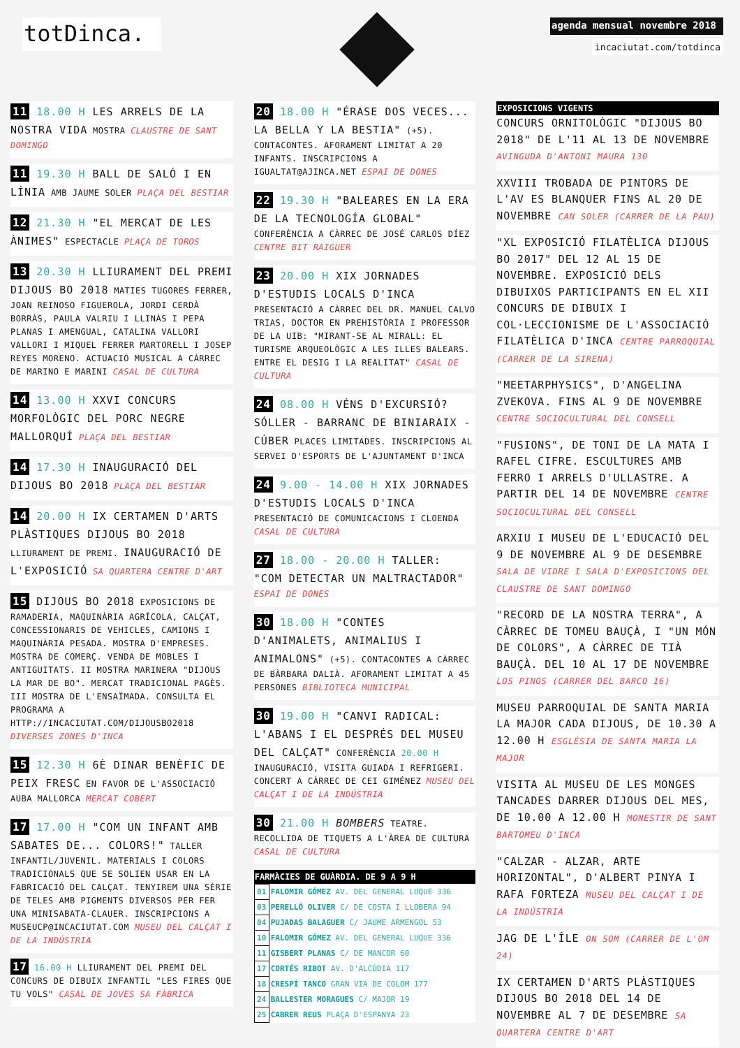totDinca.
agenda mensual novembre 2018
incaciutat.com/totdinca
11 18.00 H LES ARRELS DE LA NOSTRA VIDA MOSTRA CLAUSTRE DE SANT DOMINGO
11 19.30 H BALL DE SALÓ I EN LÍNIA AMB JAUME SOLER PLAÇA DEL BESTIAR
12 21.30 H "EL MERCAT DE LES ÀNIMES" ESPECTACLE PLAÇA DE TOROS
13 20.30 H LLIURAMENT DEL PREMI DIJOUS BO 2018 MATIES TUGORES FERRER, JOAN REINOSO FIGUEROLA, JORDI CERDÀ BORRÀS, PAULA VALRIU I LLINÀS I PEPA PLANAS I AMENGUAL, CATALINA VALLORI VALLORI I MIQUEL FERRER MARTORELL I JOSEP REYES MORENO. ACTUACIÓ MUSICAL A CÀRREC DE MARINO E MARINI CASAL DE CULTURA
14 13.00 H XXVI CONCURS MORFOLÒGIC DEL PORC NEGRE MALLORQUÍ PLAÇA DEL BESTIAR
14 17.30 H INAUGURACIÓ DEL DIJOUS BO 2018 PLAÇA DEL BESTIAR
14 20.00 H IX CERTAMEN D'ARTS PLÀSTIQUES DIJOUS BO 2018 LLIURAMENT DE PREMI. INAUGURACIÓ DE L'EXPOSICIÓ SA QUARTERA CENTRE D'ART
15 DIJOUS BO 2018 EXPOSICIONS DE RAMADERIA, MAQUINÀRIA AGRÍCOLA, CALÇAT, CONCESSIONARIS DE VEHICLES, CAMIONS I MAQUINÀRIA PESADA. MOSTRA D'EMPRESES. MOSTRA DE COMERÇ. VENDA DE MOBLES I ANTIGUITATS. II MOSTRA MARINERA "DIJOUS LA MAR DE BO". MERCAT TRADICIONAL PAGÈS. III MOSTRA DE L'ENSAÏMADA. CONSULTA EL PROGRAMA A HTTP://INCACIUTAT.COM/DIJOUSBO2018 DIVERSES ZONES D'INCA
15 12.30 H 6È DINAR BENÈFIC DE PEIX FRESC EN FAVOR DE L'ASSOCIACIÓ AUBA MALLORCA MERCAT COBERT
17 17.00 H "COM UN INFANT AMB SABATES DE... COLORS!" TALLER INFANTIL/JUVENIL. MATERIALS I COLORS TRADICIONALS QUE SE SOLIEN USAR EN LA FABRICACIÓ DEL CALÇAT. TENYIREM UNA SÈRIE DE TELES AMB PIGMENTS DIVERSOS PER FER UNA MINISABATA-CLAUER. INSCRIPCIONS A MUSEUCP@INCACIUTAT.COM MUSEU DEL CALÇAT I DE LA INDÚSTRIA
17 16.00 H LLIURAMENT DEL PREMI DEL CONCURS DE DIBUIX INFANTIL "LES FIRES QUE TU VOLS" CASAL DE JOVES SA FÀBRICA
20 18.00 H "ÉRASE DOS VECES... LA BELLA Y LA BESTIA" (+5). CONTACONTES. AFORAMENT LIMITAT A 20 INFANTS. INSCRIPCIONS A IGUALTAT@AJINCA.NET ESPAI DE DONES
22 19.30 H "BALEARES EN LA ERA DE LA TECNOLOGÍA GLOBAL" CONFERÈNCIA A CÀRREC DE JOSÉ CARLOS DÍEZ CENTRE BIT RAIGUER
23 20.00 H XIX JORNADES D'ESTUDIS LOCALS D'INCA PRESENTACIÓ A CÀRREC DEL DR. MANUEL CALVO TRIAS, DOCTOR EN PREHISTÒRIA I PROFESSOR DE LA UIB: "MIRANT-SE AL MIRALL: EL TURISME ARQUEOLÒGIC A LES ILLES BALEARS. ENTRE EL DESIG I LA REALITAT" CASAL DE CULTURA
24 08.00 H VÉNS D'EXCURSIÓ? SÓLLER - BARRANC DE BINIARAIX - CÚBER PLACES LIMITADES. INSCRIPCIONS AL SERVEI D'ESPORTS DE L'AJUNTAMENT D'INCA
24 9.00 - 14.00 H XIX JORNADES D'ESTUDIS LOCALS D'INCA PRESENTACIÓ DE COMUNICACIONS I CLOENDA CASAL DE CULTURA
27 18.00 - 20.00 H TALLER: "COM DETECTAR UN MALTRACTADOR" ESPAI DE DONES
30 18.00 H "CONTES D'ANIMALETS, ANIMALIUS I ANIMALONS" (+5). CONTACONTES A CÀRREC DE BÀRBARA DALIÀ. AFORAMENT LIMITAT A 45 PERSONES BIBLIOTECA MUNICIPAL
30 19.00 H "CANVI RADICAL: L'ABANS I EL DESPRÉS DEL MUSEU DEL CALÇAT" CONFERÈNCIA 20.00 H INAUGURACIÓ, VISITA GUIADA I REFRIGERI. CONCERT A CÀRREC DE CEI GIMÉNEZ MUSEU DEL CALÇAT I DE LA INDÚSTRIA
30 21.00 H BOMBERS TEATRE. RECOLLIDA DE TIQUETS A L'ÀREA DE CULTURA CASAL DE CULTURA
FARMÀCIES DE GUÀRDIA. DE 9 A 9 H
| 01 | FALOMIR GÓMEZ AV. DEL GENERAL LUQUE 336 |
| 03 | PERELLÓ OLIVER C/ DE COSTA I LLOBERA 94 |
| 04 | PUJADAS BALAGUER C/ JAUME ARMENGOL 53 |
| 10 | FALOMIR GÓMEZ AV. DEL GENERAL LUQUE 336 |
| 11 | GISBERT PLANAS C/ DE MANCOR 60 |
| 17 | CORTÉS RIBOT AV. D'ALCÚDIA 117 |
| 18 | CRESPÍ TANCO GRAN VIA DE COLOM 177 |
| 24 | BALLESTER MORAGUES C/ MAJOR 19 |
| 25 | CABRER REUS PLAÇA D'ESPANYA 23 |
EXPOSICIONS VIGENTS
CONCURS ORNITOLÒGIC "DIJOUS BO 2018" DE L'11 AL 13 DE NOVEMBRE AVINGUDA D'ANTONI MAURA 130
XXVIII TROBADA DE PINTORS DE L'AV ES BLANQUER FINS AL 20 DE NOVEMBRE CAN SOLER (CARRER DE LA PAU)
"XL EXPOSICIÓ FILATÈLICA DIJOUS BO 2017" DEL 12 AL 15 DE NOVEMBRE. EXPOSICIÓ DELS DIBUIXOS PARTICIPANTS EN EL XII CONCURS DE DIBUIX I COL·LECCIONISME DE L'ASSOCIACIÓ FILATÈLICA D'INCA CENTRE PARROQUIAL (CARRER DE LA SIRENA)
"MEETARPHYSICS", D'ANGELINA ZVEKOVA. FINS AL 9 DE NOVEMBRE CENTRE SOCIOCULTURAL DEL CONSELL
"FUSIONS", DE TONI DE LA MATA I RAFEL CIFRE. ESCULTURES AMB FERRO I ARRELS D'ULLASTRE. A PARTIR DEL 14 DE NOVEMBRE CENTRE SOCIOCULTURAL DEL CONSELL
ARXIU I MUSEU DE L'EDUCACIÓ DEL 9 DE NOVEMBRE AL 9 DE DESEMBRE SALA DE VIDRE I SALA D'EXPOSICIONS DEL CLAUSTRE DE SANT DOMINGO
"RECORD DE LA NOSTRA TERRA", A CÀRREC DE TOMEU BAUÇÀ, I "UN MÓN DE COLORS", A CÀRREC DE TIÀ BAUÇÀ. DEL 10 AL 17 DE NOVEMBRE LOS PINOS (CARRER DEL BARCO 16)
MUSEU PARROQUIAL DE SANTA MARIA LA MAJOR CADA DIJOUS, DE 10.30 A 12.00 H ESGLÉSIA DE SANTA MARIA LA MAJOR
VISITA AL MUSEU DE LES MONGES TANCADES DARRER DIJOUS DEL MES, DE 10.00 A 12.00 H MONESTIR DE SANT BARTOMEU D'INCA
"CALZAR - ALZAR, ARTE HORIZONTAL", D'ALBERT PINYA I RAFA FORTEZA MUSEU DEL CALÇAT I DE LA INDÚSTRIA
JAG DE L'ÎLE ON SOM (CARRER DE L'OM 24)
IX CERTAMEN D'ARTS PLÀSTIQUES DIJOUS BO 2018 DEL 14 DE NOVEMBRE AL 7 DE DESEMBRE SA QUARTERA CENTRE D'ART